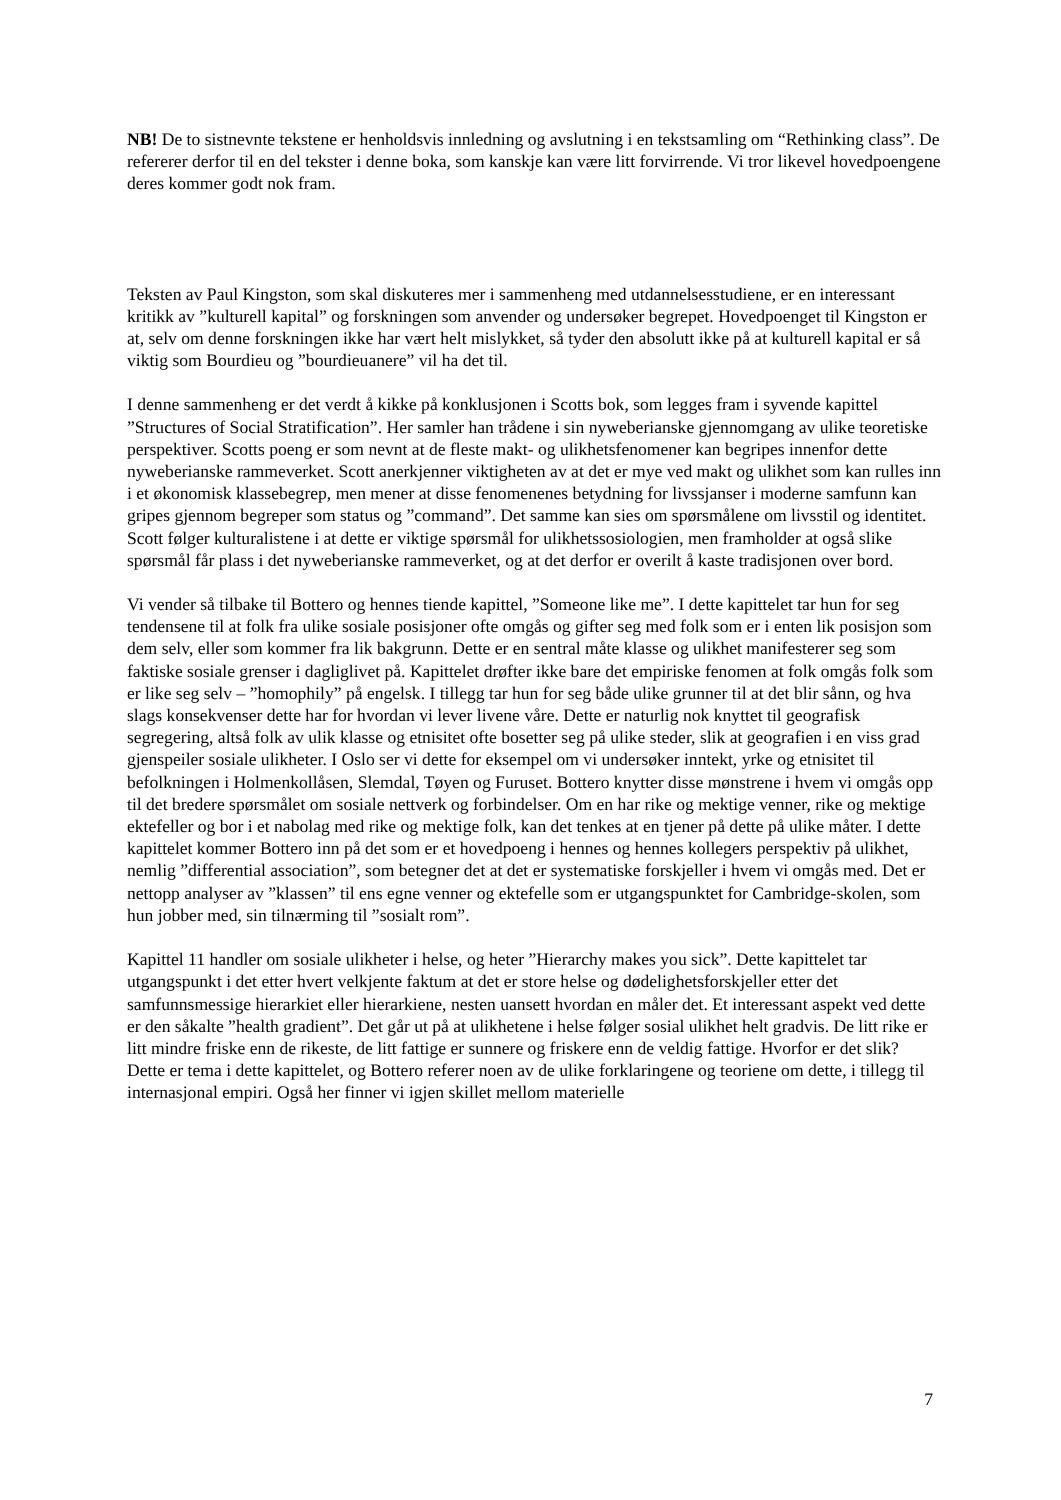NB! De to sistnevnte tekstene er henholdsvis innledning og avslutning i en tekstsamling om “Rethinking class”. De refererer derfor til en del tekster i denne boka, som kanskje kan være litt forvirrende. Vi tror likevel hovedpoengene deres kommer godt nok fram.
Teksten av Paul Kingston, som skal diskuteres mer i sammenheng med utdannelsesstudiene, er en interessant kritikk av ”kulturell kapital” og forskningen som anvender og undersøker begrepet. Hovedpoenget til Kingston er at, selv om denne forskningen ikke har vært helt mislykket, så tyder den absolutt ikke på at kulturell kapital er så viktig som Bourdieu og ”bourdieuanere” vil ha det til.
I denne sammenheng er det verdt å kikke på konklusjonen i Scotts bok, som legges fram i syvende kapittel ”Structures of Social Stratification”. Her samler han trådene i sin nyweberianske gjennomgang av ulike teoretiske perspektiver. Scotts poeng er som nevnt at de fleste makt- og ulikhetsfenomener kan begripes innenfor dette nyweberianske rammeverket. Scott anerkjenner viktigheten av at det er mye ved makt og ulikhet som kan rulles inn i et økonomisk klassebegrep, men mener at disse fenomenenes betydning for livssjanser i moderne samfunn kan gripes gjennom begreper som status og ”command”. Det samme kan sies om spørsmålene om livsstil og identitet. Scott følger kulturalistene i at dette er viktige spørsmål for ulikhetssosiologien, men framholder at også slike spørsmål får plass i det nyweberianske rammeverket, og at det derfor er overilt å kaste tradisjonen over bord.
Vi vender så tilbake til Bottero og hennes tiende kapittel, ”Someone like me”. I dette kapittelet tar hun for seg tendensene til at folk fra ulike sosiale posisjoner ofte omgås og gifter seg med folk som er i enten lik posisjon som dem selv, eller som kommer fra lik bakgrunn. Dette er en sentral måte klasse og ulikhet manifesterer seg som faktiske sosiale grenser i dagliglivet på. Kapittelet drøfter ikke bare det empiriske fenomen at folk omgås folk som er like seg selv – ”homophily” på engelsk. I tillegg tar hun for seg både ulike grunner til at det blir sånn, og hva slags konsekvenser dette har for hvordan vi lever livene våre. Dette er naturlig nok knyttet til geografisk segregering, altså folk av ulik klasse og etnisitet ofte bosetter seg på ulike steder, slik at geografien i en viss grad gjenspeiler sosiale ulikheter. I Oslo ser vi dette for eksempel om vi undersøker inntekt, yrke og etnisitet til befolkningen i Holmenkollåsen, Slemdal, Tøyen og Furuset. Bottero knytter disse mønstrene i hvem vi omgås opp til det bredere spørsmålet om sosiale nettverk og forbindelser. Om en har rike og mektige venner, rike og mektige ektefeller og bor i et nabolag med rike og mektige folk, kan det tenkes at en tjener på dette på ulike måter. I dette kapittelet kommer Bottero inn på det som er et hovedpoeng i hennes og hennes kollegers perspektiv på ulikhet, nemlig ”differential association”, som betegner det at det er systematiske forskjeller i hvem vi omgås med. Det er nettopp analyser av ”klassen” til ens egne venner og ektefelle som er utgangspunktet for Cambridge-skolen, som hun jobber med, sin tilnærming til ”sosialt rom”.
Kapittel 11 handler om sosiale ulikheter i helse, og heter ”Hierarchy makes you sick”. Dette kapittelet tar utgangspunkt i det etter hvert velkjente faktum at det er store helse og dødelighetsforskjeller etter det samfunnsmessige hierarkiet eller hierarkiene, nesten uansett hvordan en måler det. Et interessant aspekt ved dette er den såkalte ”health gradient”. Det går ut på at ulikhetene i helse følger sosial ulikhet helt gradvis. De litt rike er litt mindre friske enn de rikeste, de litt fattige er sunnere og friskere enn de veldig fattige. Hvorfor er det slik? Dette er tema i dette kapittelet, og Bottero referer noen av de ulike forklaringene og teoriene om dette, i tillegg til internasjonal empiri. Også her finner vi igjen skillet mellom materielle
7